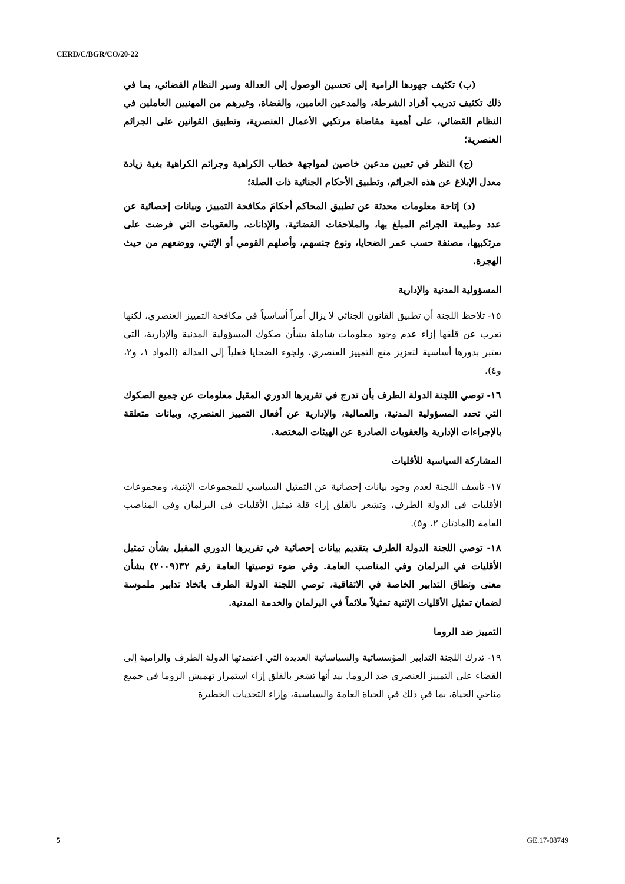CERD/C/BGR/CO/20-22
(ب) تكثيف جهودها الرامية إلى تحسين الوصول إلى العدالة وسير النظام القضائي، بما في ذلك تكثيف تدريب أفراد الشرطة، والمدعين العامين، والقضاة، وغيرهم من المهنيين العاملين في النظام القضائي، على أهمية مقاضاة مرتكبي الأعمال العنصرية، وتطبيق القوانين على الجرائم العنصرية؛
(ج) النظر في تعيين مدعين خاصين لمواجهة خطاب الكراهية وجرائم الكراهية بغية زيادة معدل الإبلاغ عن هذه الجرائم، وتطبيق الأحكام الجنائية ذات الصلة؛
(د) إتاحة معلومات محدثة عن تطبيق المحاكم أحكامَ مكافحة التمييز، وبيانات إحصائية عن عدد وطبيعة الجرائم المبلغ بها، والملاحقات القضائية، والإدانات، والعقوبات التي فرضت على مرتكبيها، مصنفة حسب عمر الضحايا، ونوع جنسهم، وأصلهم القومي أو الإثني، ووضعهم من حيث الهجرة.
المسؤولية المدنية والإدارية
١٥- تلاحظ اللجنة أن تطبيق القانون الجنائي لا يزال أمراً أساسياً في مكافحة التمييز العنصري، لكنها تعرب عن قلقها إزاء عدم وجود معلومات شاملة بشأن صكوك المسؤولية المدنية والإدارية، التي تعتبر بدورها أساسية لتعزيز منع التمييز العنصري، ولجوء الضحايا فعلياً إلى العدالة (المواد ١، و٢، و٤).
١٦- توصي اللجنة الدولة الطرف بأن تدرج في تقريرها الدوري المقبل معلومات عن جميع الصكوك التي تحدد المسؤولية المدنية، والعمالية، والإدارية عن أفعال التمييز العنصري، وبيانات متعلقة بالإجراءات الإدارية والعقوبات الصادرة عن الهيئات المختصة.
المشاركة السياسية للأقليات
١٧- تأسف اللجنة لعدم وجود بيانات إحصائية عن التمثيل السياسي للمجموعات الإثنية، ومجموعات الأقليات في الدولة الطرف، وتشعر بالقلق إزاء قلة تمثيل الأقليات في البرلمان وفي المناصب العامة (المادتان ٢، و٥).
١٨- توصي اللجنة الدولة الطرف بتقديم بيانات إحصائية في تقريرها الدوري المقبل بشأن تمثيل الأقليات في البرلمان وفي المناصب العامة. وفي ضوء توصيتها العامة رقم ٣٢(٢٠٠٩) بشأن معنى ونطاق التدابير الخاصة في الاتفاقية، توصي اللجنة الدولة الطرف باتخاذ تدابير ملموسة لضمان تمثيل الأقليات الإثنية تمثيلاً ملائماً في البرلمان والخدمة المدنية.
التمييز ضد الروما
١٩- تدرك اللجنة التدابير المؤسساتية والسياساتية العديدة التي اعتمدتها الدولة الطرف والرامية إلى القضاء على التمييز العنصري ضد الروما. بيد أنها تشعر بالقلق إزاء استمرار تهميش الروما في جميع مناحي الحياة، بما في ذلك في الحياة العامة والسياسية، وإزاء التحديات الخطيرة
5 GE.17-08749